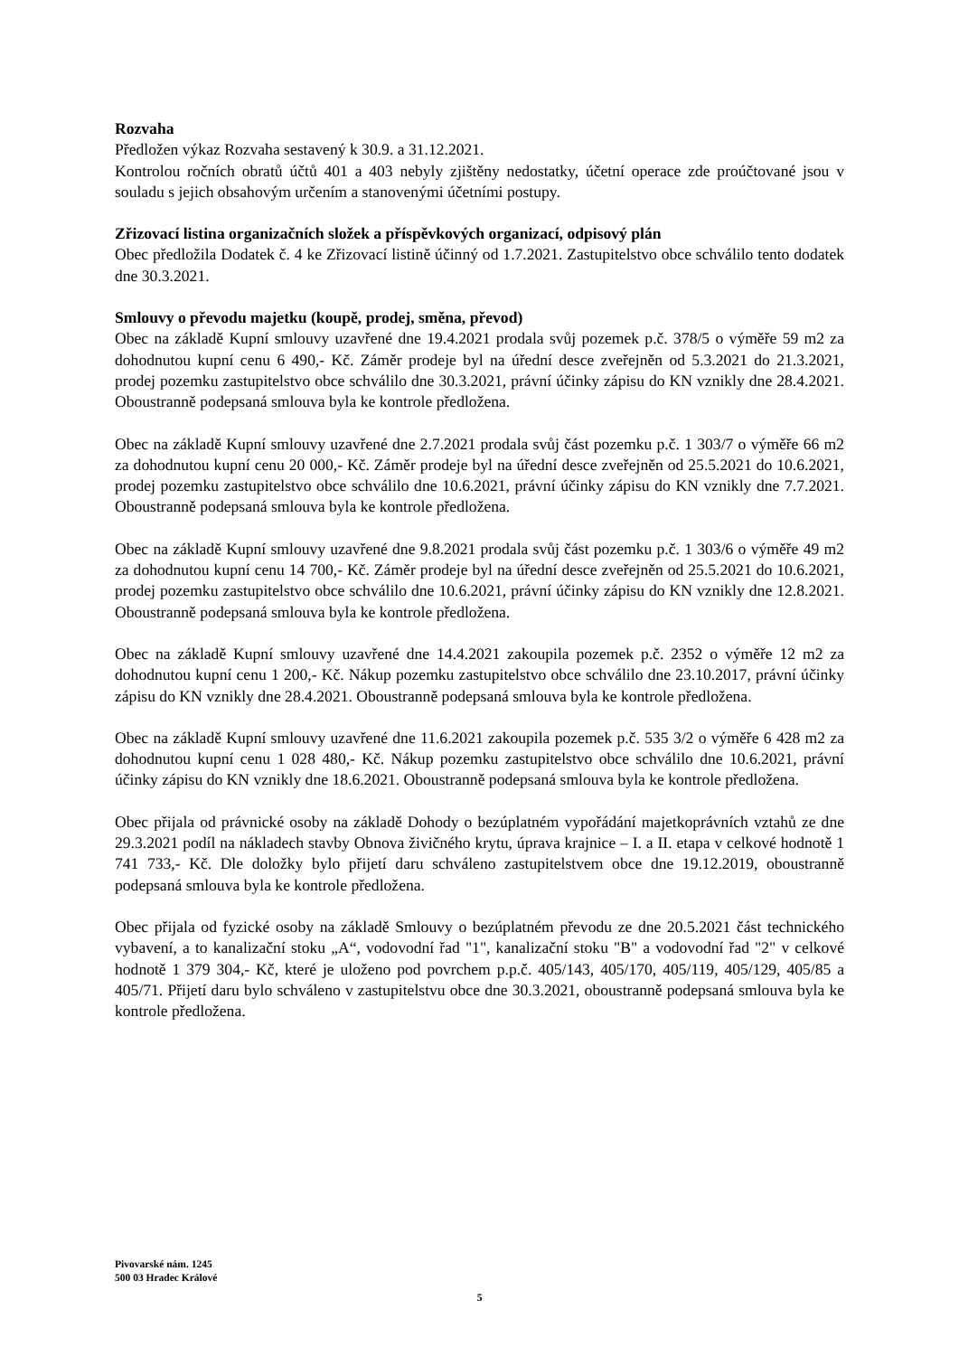Rozvaha
Předložen výkaz Rozvaha sestavený k 30.9. a 31.12.2021.
Kontrolou ročních obratů účtů 401 a 403 nebyly zjištěny nedostatky, účetní operace zde proúčtované jsou v souladu s jejich obsahovým určením a stanovenými účetními postupy.
Zřizovací listina organizačních složek a příspěvkových organizací, odpisový plán
Obec předložila Dodatek č. 4 ke Zřizovací listině účinný od 1.7.2021. Zastupitelstvo obce schválilo tento dodatek dne 30.3.2021.
Smlouvy o převodu majetku (koupě, prodej, směna, převod)
Obec na základě Kupní smlouvy uzavřené dne 19.4.2021 prodala svůj pozemek p.č. 378/5 o výměře 59 m2 za dohodnutou kupní cenu 6 490,- Kč. Záměr prodeje byl na úřední desce zveřejněn od 5.3.2021 do 21.3.2021, prodej pozemku zastupitelstvo obce schválilo dne 30.3.2021, právní účinky zápisu do KN vznikly dne 28.4.2021. Oboustranně podepsaná smlouva byla ke kontrole předložena.
Obec na základě Kupní smlouvy uzavřené dne 2.7.2021 prodala svůj část pozemku p.č. 1 303/7 o výměře 66 m2 za dohodnutou kupní cenu 20 000,- Kč. Záměr prodeje byl na úřední desce zveřejněn od 25.5.2021 do 10.6.2021, prodej pozemku zastupitelstvo obce schválilo dne 10.6.2021, právní účinky zápisu do KN vznikly dne 7.7.2021. Oboustranně podepsaná smlouva byla ke kontrole předložena.
Obec na základě Kupní smlouvy uzavřené dne 9.8.2021 prodala svůj část pozemku p.č. 1 303/6 o výměře 49 m2 za dohodnutou kupní cenu 14 700,- Kč. Záměr prodeje byl na úřední desce zveřejněn od 25.5.2021 do 10.6.2021, prodej pozemku zastupitelstvo obce schválilo dne 10.6.2021, právní účinky zápisu do KN vznikly dne 12.8.2021. Oboustranně podepsaná smlouva byla ke kontrole předložena.
Obec na základě Kupní smlouvy uzavřené dne 14.4.2021 zakoupila pozemek p.č. 2352 o výměře 12 m2 za dohodnutou kupní cenu 1 200,- Kč. Nákup pozemku zastupitelstvo obce schválilo dne 23.10.2017, právní účinky zápisu do KN vznikly dne 28.4.2021. Oboustranně podepsaná smlouva byla ke kontrole předložena.
Obec na základě Kupní smlouvy uzavřené dne 11.6.2021 zakoupila pozemek p.č. 535 3/2 o výměře 6 428 m2 za dohodnutou kupní cenu 1 028 480,- Kč. Nákup pozemku zastupitelstvo obce schválilo dne 10.6.2021, právní účinky zápisu do KN vznikly dne 18.6.2021. Oboustranně podepsaná smlouva byla ke kontrole předložena.
Obec přijala od právnické osoby na základě Dohody o bezúplatném vypořádání majetkoprávních vztahů ze dne 29.3.2021 podíl na nákladech stavby Obnova živičného krytu, úprava krajnice – I. a II. etapa v celkové hodnotě 1 741 733,- Kč. Dle doložky bylo přijetí daru schváleno zastupitelstvem obce dne 19.12.2019, oboustranně podepsaná smlouva byla ke kontrole předložena.
Obec přijala od fyzické osoby na základě Smlouvy o bezúplatném převodu ze dne 20.5.2021 část technického vybavení, a to kanalizační stoku „A“, vodovodní řad "1", kanalizační stoku "B" a vodovodní řad "2" v celkové hodnotě 1 379 304,- Kč, které je uloženo pod povrchem p.p.č. 405/143, 405/170, 405/119, 405/129, 405/85 a 405/71. Přijetí daru bylo schváleno v zastupitelstvu obce dne 30.3.2021, oboustranně podepsaná smlouva byla ke kontrole předložena.
Pivovarské nám. 1245
500 03 Hradec Králové
5